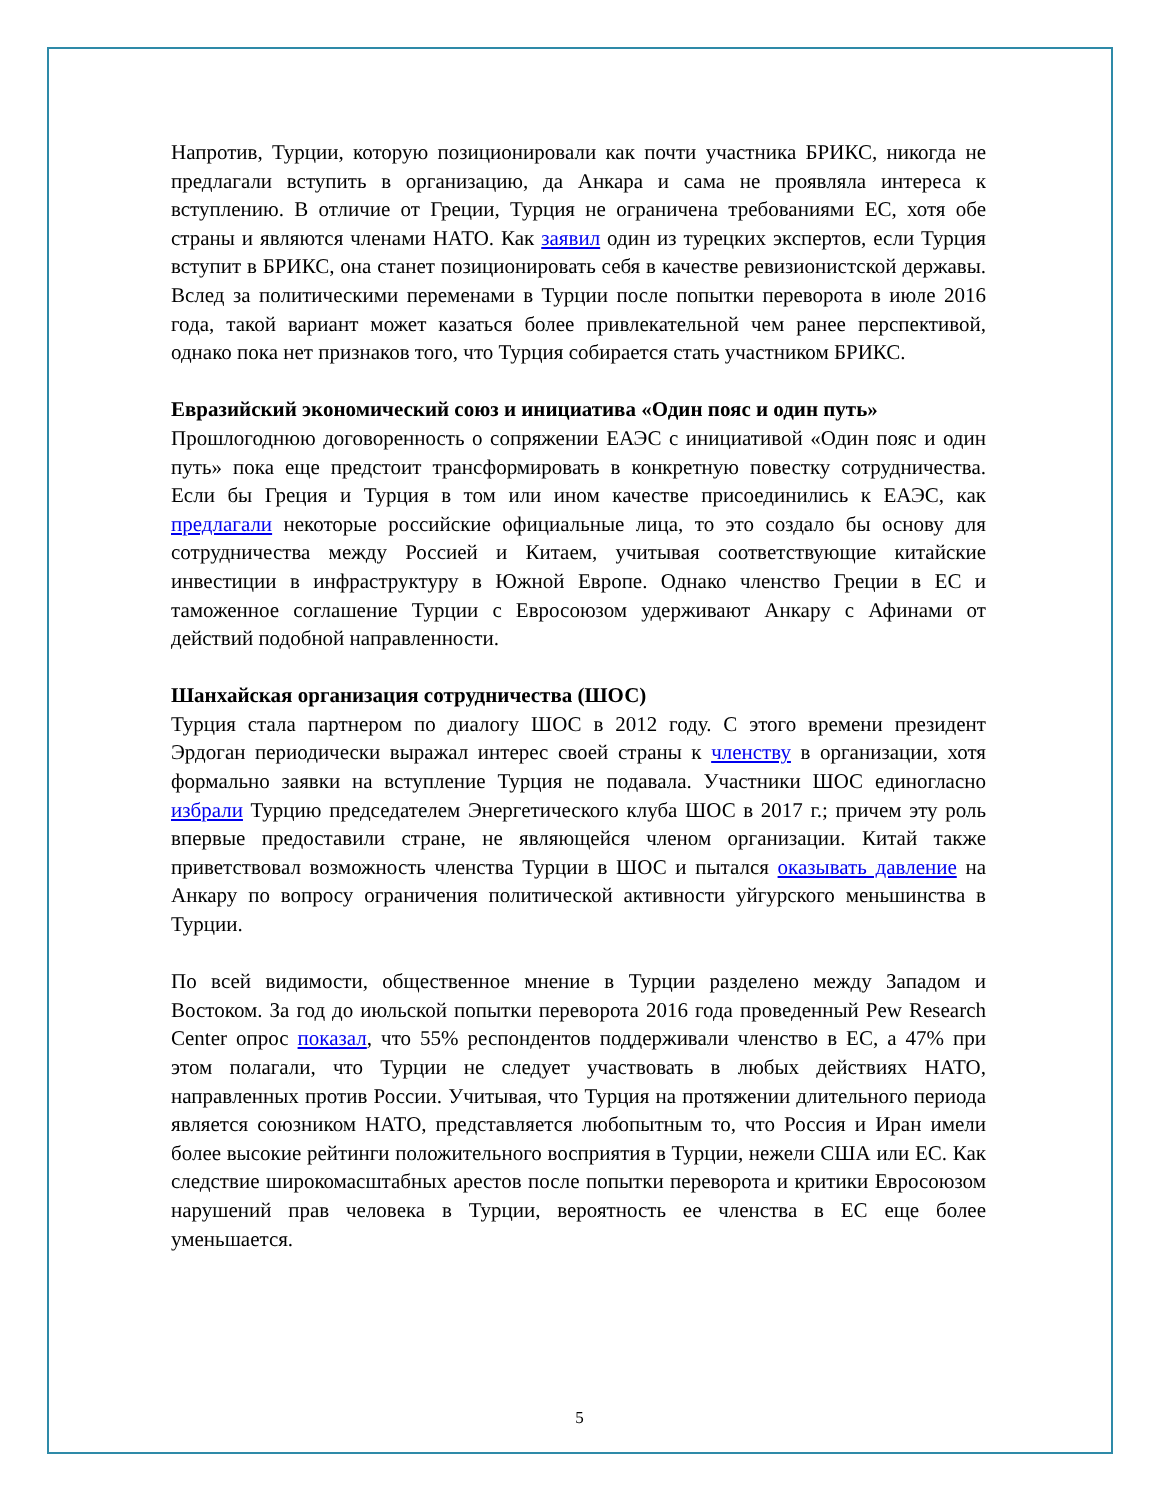Напротив, Турции, которую позиционировали как почти участника БРИКС, никогда не предлагали вступить в организацию, да Анкара и сама не проявляла интереса к вступлению. В отличие от Греции, Турция не ограничена требованиями ЕС, хотя обе страны и являются членами НАТО. Как заявил один из турецких экспертов, если Турция вступит в БРИКС, она станет позиционировать себя в качестве ревизионистской державы. Вслед за политическими переменами в Турции после попытки переворота в июле 2016 года, такой вариант может казаться более привлекательной чем ранее перспективой, однако пока нет признаков того, что Турция собирается стать участником БРИКС.
Евразийский экономический союз и инициатива «Один пояс и один путь»
Прошлогоднюю договоренность о сопряжении ЕАЭС с инициативой «Один пояс и один путь» пока еще предстоит трансформировать в конкретную повестку сотрудничества. Если бы Греция и Турция в том или ином качестве присоединились к ЕАЭС, как предлагали некоторые российские официальные лица, то это создало бы основу для сотрудничества между Россией и Китаем, учитывая соответствующие китайские инвестиции в инфраструктуру в Южной Европе. Однако членство Греции в ЕС и таможенное соглашение Турции с Евросоюзом удерживают Анкару с Афинами от действий подобной направленности.
Шанхайская организация сотрудничества (ШОС)
Турция стала партнером по диалогу ШОС в 2012 году. С этого времени президент Эрдоган периодически выражал интерес своей страны к членству в организации, хотя формально заявки на вступление Турция не подавала. Участники ШОС единогласно избрали Турцию председателем Энергетического клуба ШОС в 2017 г.; причем эту роль впервые предоставили стране, не являющейся членом организации. Китай также приветствовал возможность членства Турции в ШОС и пытался оказывать давление на Анкару по вопросу ограничения политической активности уйгурского меньшинства в Турции.
По всей видимости, общественное мнение в Турции разделено между Западом и Востоком. За год до июльской попытки переворота 2016 года проведенный Pew Research Center опрос показал, что 55% респондентов поддерживали членство в ЕС, а 47% при этом полагали, что Турции не следует участвовать в любых действиях НАТО, направленных против России. Учитывая, что Турция на протяжении длительного периода является союзником НАТО, представляется любопытным то, что Россия и Иран имели более высокие рейтинги положительного восприятия в Турции, нежели США или ЕС. Как следствие широкомасштабных арестов после попытки переворота и критики Евросоюзом нарушений прав человека в Турции, вероятность ее членства в ЕС еще более уменьшается.
5